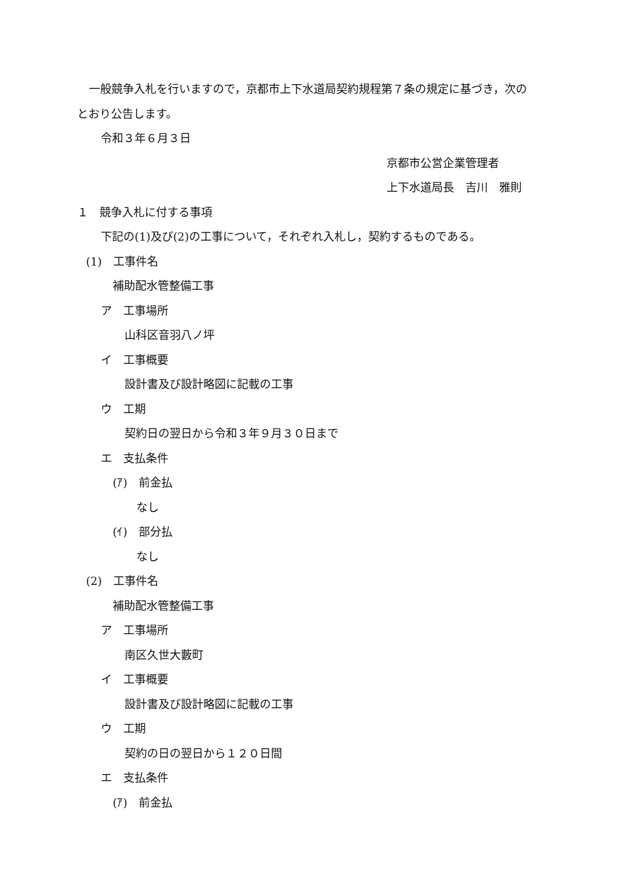一般競争入札を行いますので，京都市上下水道局契約規程第７条の規定に基づき，次の
とおり公告します。
令和３年６月３日
京都市公営企業管理者
上下水道局長　吉川　雅則
１　競争入札に付する事項
下記の(1)及び(2)の工事について，それぞれ入札し，契約するものである。
(1)　工事件名
補助配水管整備工事
ア　工事場所
山科区音羽八ノ坪
イ　工事概要
設計書及び設計略図に記載の工事
ウ　工期
契約日の翌日から令和３年９月３０日まで
エ　支払条件
(ｱ)　前金払
なし
(ｲ)　部分払
なし
(2)　工事件名
補助配水管整備工事
ア　工事場所
南区久世大藪町
イ　工事概要
設計書及び設計略図に記載の工事
ウ　工期
契約の日の翌日から１２０日間
エ　支払条件
(ｱ)　前金払